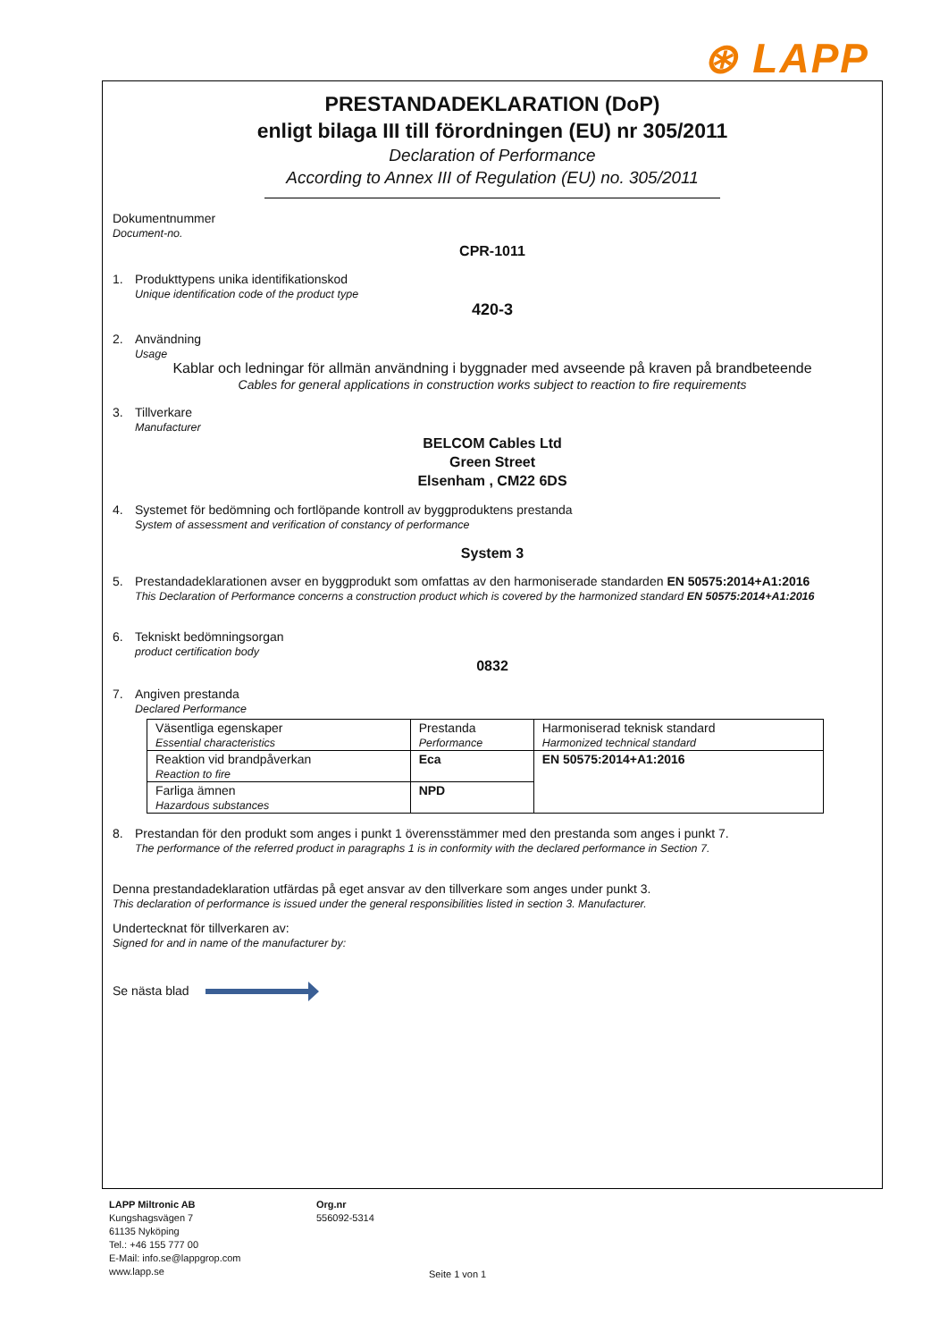⊛ LAPP
PRESTANDADEKLARATION (DoP)
enligt bilaga III till förordningen (EU) nr 305/2011
Declaration of Performance
According to Annex III of Regulation (EU) no. 305/2011
Dokumentnummer
Document-no.
CPR-1011
1. Produkttypens unika identifikationskod
Unique identification code of the product type
420-3
2. Användning
Usage
Kablar och ledningar för allmän användning i byggnader med avseende på kraven på brandbeteende
Cables for general applications in construction works subject to reaction to fire requirements
3. Tillverkare
Manufacturer
BELCOM Cables Ltd
Green Street
Elsenham , CM22 6DS
4. Systemet för bedömning och fortlöpande kontroll av byggproduktens prestanda
System of assessment and verification of constancy of performance
System 3
5. Prestandadeklarationen avser en byggprodukt som omfattas av den harmoniserade standarden EN 50575:2014+A1:2016
This Declaration of Performance concerns a construction product which is covered by the harmonized standard EN 50575:2014+A1:2016
6. Tekniskt bedömningsorgan
product certification body
0832
7. Angiven prestanda
Declared Performance
| Väsentliga egenskaper Essential characteristics | Prestanda Performance | Harmoniserad teknisk standard Harmonized technical standard |
| Reaktion vid brandpåverkan Reaction to fire | Eca | EN 50575:2014+A1:2016 |
| Farliga ämnen Hazardous substances | NPD | |
8. Prestandan för den produkt som anges i punkt 1 överensstämmer med den prestanda som anges i punkt 7.
The performance of the referred product in paragraphs 1 is in conformity with the declared performance in Section 7.
Denna prestandadeklaration utfärdas på eget ansvar av den tillverkare som anges under punkt 3.
This declaration of performance is issued under the general responsibilities listed in section 3. Manufacturer.
Undertecknat för tillverkaren av:
Signed for and in name of the manufacturer by:
Se nästa blad
LAPP Miltronic AB
Kungshagsvägen 7
61135 Nyköping
Tel.: +46 155 777 00
E-Mail: info.se@lappgrop.com
www.lapp.se
Org.nr
556092-5314
Seite 1 von 1